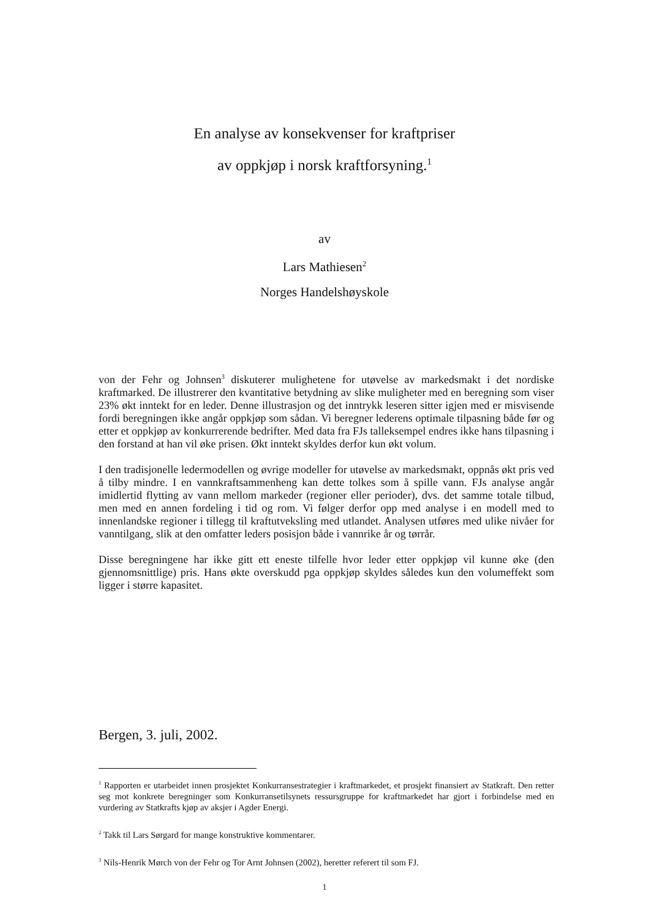En analyse av konsekvenser for kraftpriser
av oppkjøp i norsk kraftforsyning.<sup>1</sup>
av
Lars Mathiesen<sup>2</sup>
Norges Handelshøyskole
von der Fehr og Johnsen<sup>3</sup> diskuterer mulighetene for utøvelse av markedsmakt i det nordiske kraftmarked. De illustrerer den kvantitative betydning av slike muligheter med en beregning som viser 23% økt inntekt for en leder. Denne illustrasjon og det inntrykk leseren sitter igjen med er misvisende fordi beregningen ikke angår oppkjøp som sådan. Vi beregner lederens optimale tilpasning både før og etter et oppkjøp av konkurrerende bedrifter. Med data fra FJs talleksempel endres ikke hans tilpasning i den forstand at han vil øke prisen. Økt inntekt skyldes derfor kun økt volum.
I den tradisjonelle ledermodellen og øvrige modeller for utøvelse av markedsmakt, oppnås økt pris ved å tilby mindre. I en vannkraftsammenheng kan dette tolkes som å spille vann. FJs analyse angår imidlertid flytting av vann mellom markeder (regioner eller perioder), dvs. det samme totale tilbud, men med en annen fordeling i tid og rom. Vi følger derfor opp med analyse i en modell med to innenlandske regioner i tillegg til kraftutveksling med utlandet. Analysen utføres med ulike nivåer for vanntilgang, slik at den omfatter leders posisjon både i vannrike år og tørrår.
Disse beregningene har ikke gitt ett eneste tilfelle hvor leder etter oppkjøp vil kunne øke (den gjennomsnittlige) pris. Hans økte overskudd pga oppkjøp skyldes således kun den volumeffekt som ligger i større kapasitet.
Bergen, 3. juli, 2002.
<sup>1</sup> Rapporten er utarbeidet innen prosjektet Konkurransestrategier i kraftmarkedet, et prosjekt finansiert av Statkraft. Den retter seg mot konkrete beregninger som Konkurransetilsynets ressursgruppe for kraftmarkedet har gjort i forbindelse med en vurdering av Statkrafts kjøp av aksjer i Agder Energi.
<sup>2</sup> Takk til Lars Sørgard for mange konstruktive kommentarer.
<sup>3</sup> Nils-Henrik Mørch von der Fehr og Tor Arnt Johnsen (2002), heretter referert til som FJ.
1